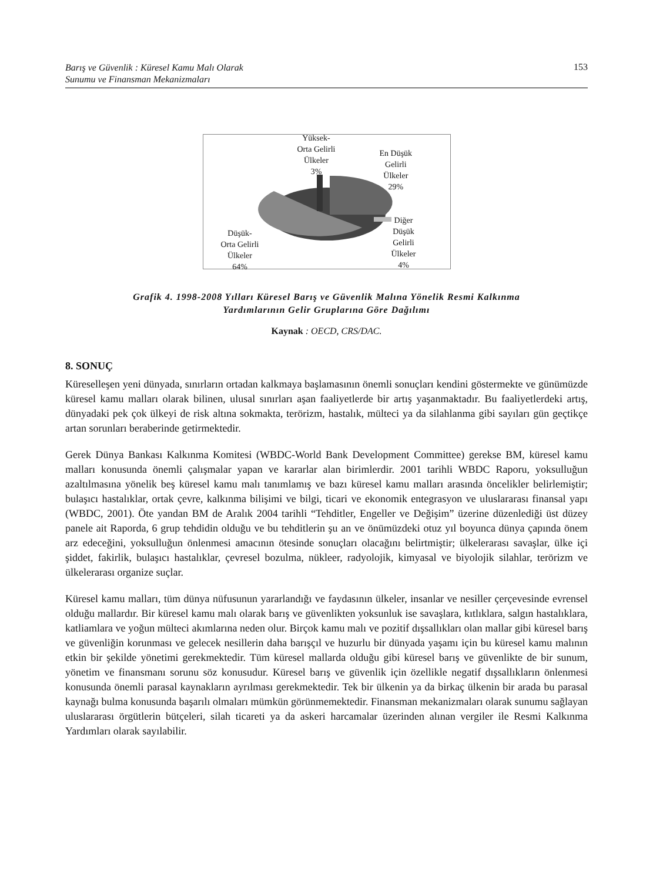Barış ve Güvenlik : Küresel Kamu Malı Olarak
Sunumu ve Finansman Mekanizmaları 153
Yüksek-
Orta Gelirli
Ülkeler
3%
En Düşük
Gelirli
Ülkeler
29%
Diğer
Düşük
Gelirli
Ülkeler
4%
Düşük-
Orta Gelirli
Ülkeler
64%
Grafik 4. 1998-2008 Yılları Küresel Barış ve Güvenlik Malına Yönelik Resmi Kalkınma
Yardımlarının Gelir Gruplarına Göre Dağılımı
Kaynak : OECD, CRS/DAC.
8. SONUÇ
Küreselleşen yeni dünyada, sınırların ortadan kalkmaya başlamasının önemli sonuçları kendini göstermekte ve günümüzde küresel kamu malları olarak bilinen, ulusal sınırları aşan faaliyetlerde bir artış yaşanmaktadır. Bu faaliyetlerdeki artış, dünyadaki pek çok ülkeyi de risk altına sokmakta, terörizm, hastalık, mülteci ya da silahlanma gibi sayıları gün geçtikçe artan sorunları beraberinde getirmektedir.
Gerek Dünya Bankası Kalkınma Komitesi (WBDC-World Bank Development Committee) gerekse BM, küresel kamu malları konusunda önemli çalışmalar yapan ve kararlar alan birimlerdir. 2001 tarihli WBDC Raporu, yoksulluğun azaltılmasına yönelik beş küresel kamu malı tanımlamış ve bazı küresel kamu malları arasında öncelikler belirlemiştir; bulaşıcı hastalıklar, ortak çevre, kalkınma bilişimi ve bilgi, ticari ve ekonomik entegrasyon ve uluslararası finansal yapı (WBDC, 2001). Öte yandan BM de Aralık 2004 tarihli “Tehditler, Engeller ve Değişim” üzerine düzenlediği üst düzey panele ait Raporda, 6 grup tehdidin olduğu ve bu tehditlerin şu an ve önümüzdeki otuz yıl boyunca dünya çapında önem arz edeceğini, yoksulluğun önlenmesi amacının ötesinde sonuçları olacağını belirtmiştir; ülkelerarası savaşlar, ülke içi şiddet, fakirlik, bulaşıcı hastalıklar, çevresel bozulma, nükleer, radyolojik, kimyasal ve biyolojik silahlar, terörizm ve ülkelerarası organize suçlar.
Küresel kamu malları, tüm dünya nüfusunun yararlandığı ve faydasının ülkeler, insanlar ve nesiller çerçevesinde evrensel olduğu mallardır. Bir küresel kamu malı olarak barış ve güvenlikten yoksunluk ise savaşlara, kıtlıklara, salgın hastalıklara, katliamlara ve yoğun mülteci akımlarına neden olur. Birçok kamu malı ve pozitif dışsallıkları olan mallar gibi küresel barış ve güvenliğin korunması ve gelecek nesillerin daha barışçıl ve huzurlu bir dünyada yaşamı için bu küresel kamu malının etkin bir şekilde yönetimi gerekmektedir. Tüm küresel mallarda olduğu gibi küresel barış ve güvenlikte de bir sunum, yönetim ve finansmanı sorunu söz konusudur. Küresel barış ve güvenlik için özellikle negatif dışsallıkların önlenmesi konusunda önemli parasal kaynakların ayrılması gerekmektedir. Tek bir ülkenin ya da birkaç ülkenin bir arada bu parasal kaynağı bulma konusunda başarılı olmaları mümkün görünmemektedir. Finansman mekanizmaları olarak sunumu sağlayan uluslararası örgütlerin bütçeleri, silah ticareti ya da askeri harcamalar üzerinden alınan vergiler ile Resmi Kalkınma Yardımları olarak sayılabilir.